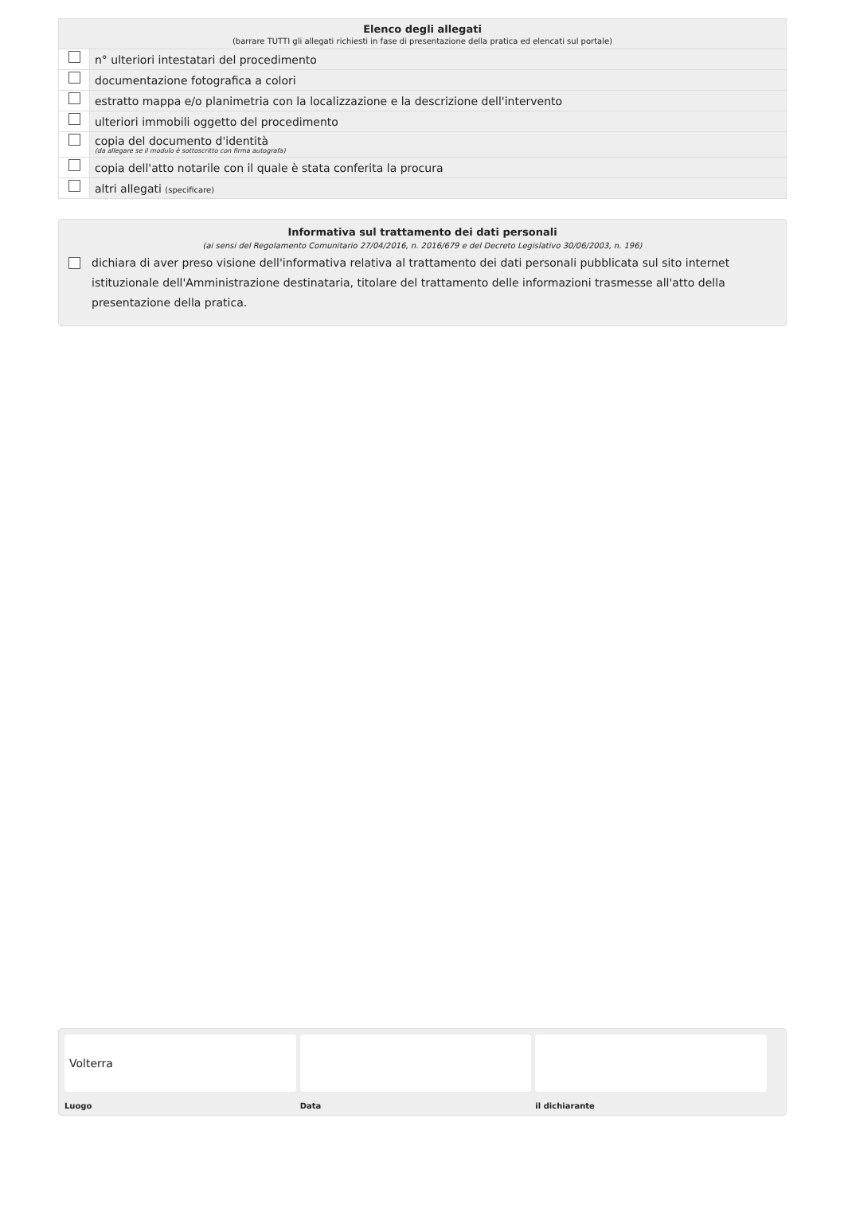| Elenco degli allegati | |
| --- | --- |
| (barrare TUTTI gli allegati richiesti in fase di presentazione della pratica ed elencati sul portale) | |
| | n° ulteriori intestatari del procedimento |
| | documentazione fotografica a colori |
| | estratto mappa e/o planimetria con la localizzazione e la descrizione dell'intervento |
| | ulteriori immobili oggetto del procedimento |
| | copia del documento d'identità (da allegare se il modulo è sottoscritto con firma autografa) |
| | copia dell'atto notarile con il quale è stata conferita la procura |
| | altri allegati (specificare) |
Informativa sul trattamento dei dati personali
(ai sensi del Regolamento Comunitario 27/04/2016, n. 2016/679 e del Decreto Legislativo 30/06/2003, n. 196)
dichiara di aver preso visione dell'informativa relativa al trattamento dei dati personali pubblicata sul sito internet istituzionale dell'Amministrazione destinataria, titolare del trattamento delle informazioni trasmesse all'atto della presentazione della pratica.
Volterra
Luogo
Data il dichiarante